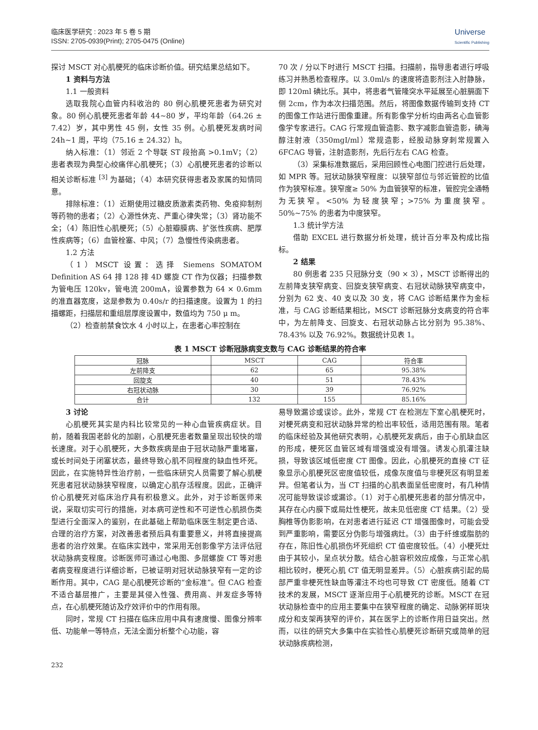临床医学研究 : 2023 年 5 卷 5 期
ISSN: 2705-0939(Print); 2705-0475 (Online)
Universe
Scientific Publishing
探讨 MSCT 对心肌梗死的临床诊断价值。研究结果总结如下。
1 资料与方法
1.1 一般资料
选取我院心血管内科收治的 80 例心肌梗死患者为研究对象。80 例心肌梗死患者年龄 44~80 岁，平均年龄（64.26 ± 7.42）岁，其中男性 45 例，女性 35 例。心肌梗死发病时间 24h~1 周，平均（75.16 ± 24.32）h。
纳入标准：（1）邻近 2 个导联 ST 段抬高 >0.1mV；（2）患者表现为典型心绞痛伴心肌梗死；（3）心肌梗死患者的诊断以相关诊断标准 <sup>[3]</sup> 为基础；（4）本研究获得患者及家属的知情同意。
排除标准：（1）近期使用过糖皮质激素类药物、免疫抑制剂等药物的患者；（2）心源性休克、严重心律失常；（3）肾功能不全；（4）陈旧性心肌梗死；（5）心脏瓣膜病、扩张性疾病、肥厚性疾病等；（6）血管栓塞、中风；（7）急慢性传染病患者。
1.2 方法
（1）MSCT 设置：选择 Siemens SOMATOM Definition AS 64 排 128 排 4D 螺旋 CT 作为仪器；扫描参数为管电压 120kv，管电流 200mA，设置参数为 64 × 0.6mm 的准直器宽度，这是参数为 0.40s/r 的扫描速度。设置为 1 的扫描螺距，扫描层和重组层厚度设置中，数值均为 750 μ m。
（2）检查前禁食饮水 4 小时以上，在患者心率控制在
70 次 / 分以下时进行 MSCT 扫描。扫描前，指导患者进行呼吸练习并熟悉检查程序。以 3.0ml/s 的速度将造影剂注入肘静脉，即 120ml 碘比乐。其中，将患者气管隆突水平延展至心脏膈面下侧 2cm，作为本次扫描范围。然后，将图像数据传输到支持 CT 的图像工作站进行图像重建。所有影像学分析均由两名心血管影像学专家进行。CAG 行常规血管造影、数字减影血管造影，碘海醇注射液（350mgI/ml）常规造影，经股动脉穿刺常规置入 6FCAG 导管，注射造影剂，先后行左右 CAG 检查。
（3）采集标准数据后，采用回顾性心电图门控进行后处理，如 MPR 等。冠状动脉狭窄程度：以狭窄部位与邻近管腔的比值作为狭窄标准。狭窄度≥ 50% 为血管狭窄的标准，管腔完全通畅为无狭窄。<50% 为轻度狭窄；>75% 为重度狭窄。50%~75% 的患者为中度狭窄。
1.3 统计学方法
借助 EXCEL 进行数据分析处理，统计百分率及构成比指标。
2 结果
80 例患者 235 只冠脉分支（90 × 3），MSCT 诊断得出的左前降支狭窄病变、回旋支狭窄病变、右冠状动脉狭窄病变中，分别为 62 支、40 支以及 30 支，将 CAG 诊断结果作为金标准，与 CAG 诊断结果相比，MSCT 诊断冠脉分支病变的符合率中，为左前降支、回旋支、右冠状动脉占比分别为 95.38%、78.43% 以及 76.92%。数据统计见表 1。
表 1 MSCT 诊断冠脉病变支数与 CAG 诊断结果的符合率
| 冠脉 | MSCT | CAG | 符合率 |
| --- | --- | --- | --- |
| 左前降支 | 62 | 65 | 95.38% |
| 回旋支 | 40 | 51 | 78.43% |
| 右冠状动脉 | 30 | 39 | 76.92% |
| 合计 | 132 | 155 | 85.16% |
3 讨论
心肌梗死其实是内科比较常见的一种心血管疾病症状。目前，随着我国老龄化的加剧，心肌梗死患者数量呈现出较快的增长速度。对于心肌梗死，大多数疾病是由于冠状动脉严重堵塞，或长时间处于闭塞状态，最终导致心肌不同程度的缺血性坏死。因此，在实施特异性治疗前，一些临床研究人员需要了解心肌梗死患者冠状动脉狭窄程度，以确定心肌存活程度。因此，正确评价心肌梗死对临床治疗具有积极意义。此外，对于诊断医师来说，采取切实可行的措施，对本病可逆性和不可逆性心肌损伤类型进行全面深入的鉴别，在此基础上帮助临床医生制定更合适、合理的治疗方案，对改善患者预后具有重要意义，并将直接提高患者的治疗效果。在临床实践中，常采用无创影像学方法评估冠状动脉病变程度。诊断医师可通过心电图、多层螺旋 CT 等对患者病变程度进行详细诊断，已被证明对冠状动脉狭窄有一定的诊断作用。其中，CAG 是心肌梗死诊断的“金标准”。但 CAG 检查不适合基层推广，主要是其侵入性强、费用高、并发症多等特点，在心肌梗死随访及疗效评价中的作用有限。
同时，常规 CT 扫描在临床应用中具有速度慢、图像分辨率低、功能单一等特点，无法全面分析整个心功能，容
易导致漏诊或误诊。此外，常规 CT 在检测左下室心肌梗死时，对梗死病变和冠状动脉异常的检出率较低，适用范围有限。笔者的临床经验及其他研究表明，心肌梗死发病后，由于心肌缺血区的形成，梗死区血管区域有增强或没有增强。诱发心肌灌注缺损，导致该区域低密度 CT 图像。因此，心肌梗死的直接 CT 征象显示心肌梗死区密度值较低，成像灰度值与非梗死区有明显差异。但笔者认为，当 CT 扫描的心肌表面呈低密度时，有几种情况可能导致误诊或漏诊。（1）对于心肌梗死患者的部分情况中，其存在心内膜下或局灶性梗死，故未见低密度 CT 结果。（2）受胸椎等伪影影响，在对患者进行延迟 CT 增强图像时，可能会受到严重影响，需要区分伪影与增强病灶。（3）由于纤维或脂肪的存在，陈旧性心肌损伤坏死组织 CT 值密度较低。（4）小梗死灶由于其较小，呈点状分散。结合心脏容积效应成像，与正常心肌相比较时，梗死心肌 CT 值无明显差异。（5）心脏疾病引起的局部严重非梗死性缺血等灌注不均也可导致 CT 密度低。随着 CT 技术的发展，MSCT 逐渐应用于心肌梗死的诊断。MSCT 在冠状动脉检查中的应用主要集中在狭窄程度的确定、动脉粥样斑块成分和支架再狭窄的评价，其在医学上的诊断作用日益突出。然而，以往的研究大多集中在实验性心肌梗死诊断研究或简单的冠状动脉疾病检测，
232